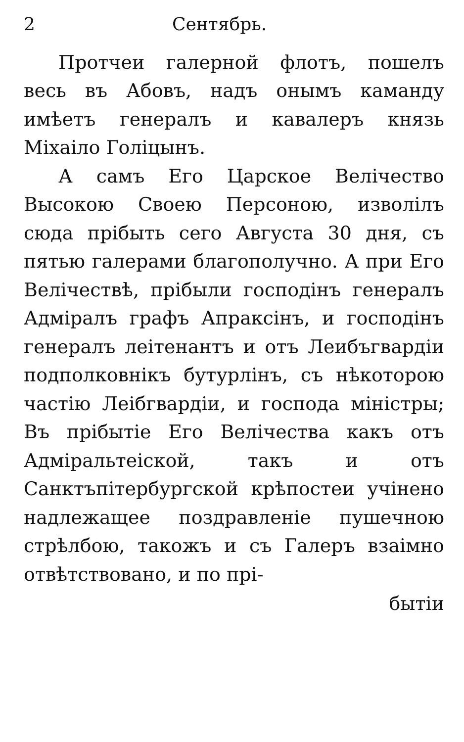2 Сентябрь.
Протчеи галерной флотъ, пошелъ весь въ Абовъ, надъ онымъ каманду имѣетъ генералъ и кавалеръ князь Міхаіло Голіцынъ.
А самъ Его Царское Велічество Высокою Своею Персоною, изволілъ сюда прібыть сего Августа 30 дня, съ пятью галерами благополучно. А при Его Велічествѣ, прібыли господінъ генералъ Адміралъ графъ Апраксінъ, и господінъ генералъ леітенантъ и отъ Леибъгвардіи подполковнікъ бутурлінъ, съ нѣкоторою частію Леібгвардіи, и господа міністры; Въ прібытіе Его Велічества какъ отъ Адміральтеіской, такъ и отъ Санктъпітербургской крѣпостеи учінено надлежащее поздравленіе пушечною стрѣлбою, такожъ и съ Галеръ взаімно отвѣтствовано, и по прі-
бытіи